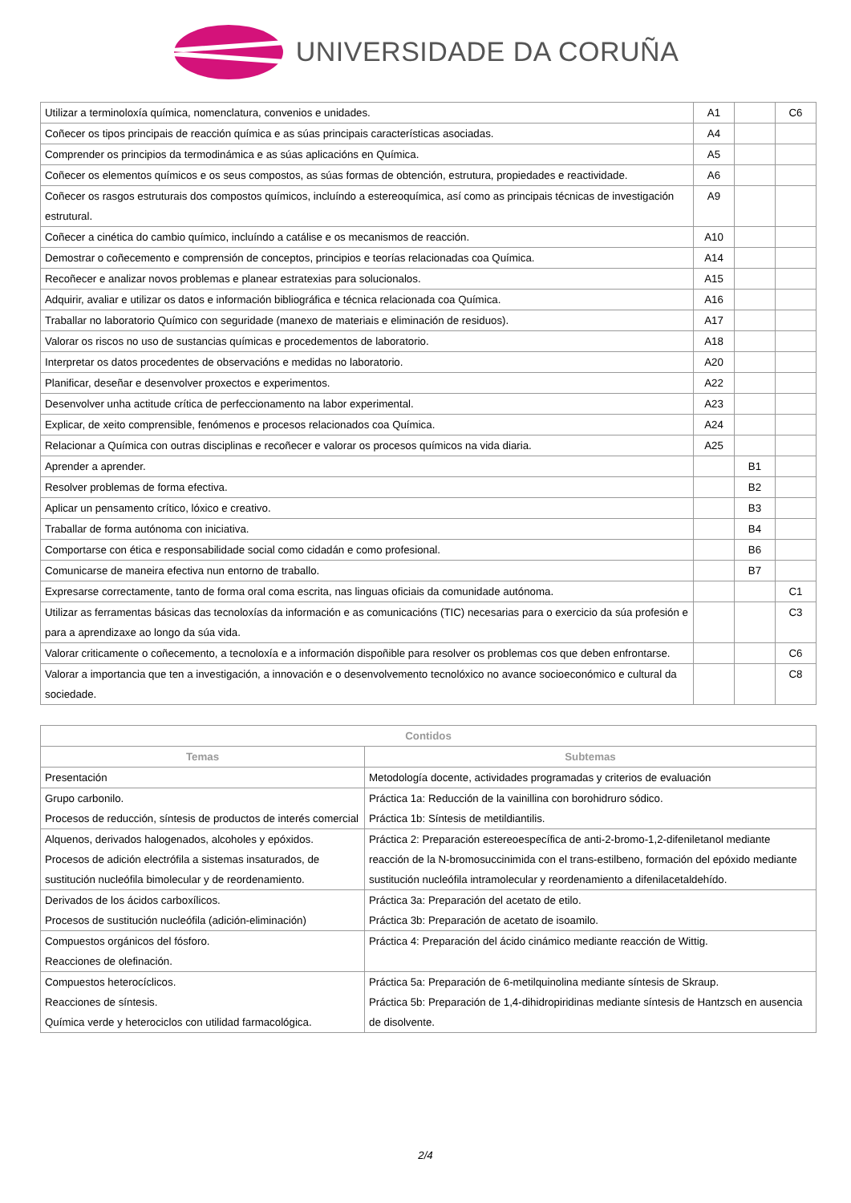UNIVERSIDADE DA CORUÑA
| Utilizar a terminoloxía química, nomenclatura, convenios e unidades. | A1 | | C6 |
| Coñecer os tipos principais de reacción química e as súas principais características asociadas. | A4 | | |
| Comprender os principios da termodinámica e as súas aplicacións en Química. | A5 | | |
| Coñecer os elementos químicos e os seus compostos, as súas formas de obtención, estrutura, propiedades e reactividade. | A6 | | |
| Coñecer os rasgos estruturais dos compostos químicos, incluíndo a estereoquímica, así como as principais técnicas de investigación estrutural. | A9 | | |
| Coñecer a cinética do cambio químico, incluíndo a catálise e os mecanismos de reacción. | A10 | | |
| Demostrar o coñecemento e comprensión de conceptos, principios e teorías relacionadas coa Química. | A14 | | |
| Recoñecer e analizar novos problemas e planear estratexias para solucionalos. | A15 | | |
| Adquirir, avaliar e utilizar os datos e información bibliográfica e técnica relacionada coa Química. | A16 | | |
| Traballar no laboratorio Químico con seguridade (manexo de materiais e eliminación de residuos). | A17 | | |
| Valorar os riscos no uso de sustancias químicas e procedementos de laboratorio. | A18 | | |
| Interpretar os datos procedentes de observacións e medidas no laboratorio. | A20 | | |
| Planificar, deseñar e desenvolver proxectos e experimentos. | A22 | | |
| Desenvolver unha actitude crítica de perfeccionamento na labor experimental. | A23 | | |
| Explicar, de xeito comprensible, fenómenos e procesos relacionados coa Química. | A24 | | |
| Relacionar a Química con outras disciplinas e recoñecer e valorar os procesos químicos na vida diaria. | A25 | | |
| Aprender a aprender. | | B1 | |
| Resolver problemas de forma efectiva. | | B2 | |
| Aplicar un pensamento crítico, lóxico e creativo. | | B3 | |
| Traballar de forma autónoma con iniciativa. | | B4 | |
| Comportarse con ética e responsabilidade social como cidadán e como profesional. | | B6 | |
| Comunicarse de maneira efectiva nun entorno de traballo. | | B7 | |
| Expresarse correctamente, tanto de forma oral coma escrita, nas linguas oficiais da comunidade autónoma. | | | C1 |
| Utilizar as ferramentas básicas das tecnoloxías da información e as comunicacións (TIC) necesarias para o exercicio da súa profesión e para a aprendizaxe ao longo da súa vida. | | | C3 |
| Valorar criticamente o coñecemento, a tecnoloxía e a información dispoñible para resolver os problemas cos que deben enfrontarse. | | | C6 |
| Valorar a importancia que ten a investigación, a innovación e o desenvolvemento tecnolóxico no avance socioeconómico e cultural da sociedade. | | | C8 |
| Contidos | |
| --- | --- |
| Temas | Subtemas |
| Presentación | Metodología docente, actividades programadas y criterios de evaluación |
| Grupo carbonilo. Procesos de reducción, síntesis de productos de interés comercial | Práctica 1a: Reducción de la vainillina con borohidruro sódico. Práctica 1b: Síntesis de metildiantilis. |
| Alquenos, derivados halogenados, alcoholes y epóxidos. Procesos de adición electrófila a sistemas insaturados, de sustitución nucleófila bimolecular y de reordenamiento. | Práctica 2: Preparación estereoespecífica de anti-2-bromo-1,2-difeniletanol mediante reacción de la N-bromosuccinimida con el trans-estilbeno, formación del epóxido mediante sustitución nucleófila intramolecular y reordenamiento a difenilacetaldehído. |
| Derivados de los ácidos carboxílicos. Procesos de sustitución nucleófila (adición-eliminación) | Práctica 3a: Preparación del acetato de etilo. Práctica 3b: Preparación de acetato de isoamilo. |
| Compuestos orgánicos del fósforo. Reacciones de olefinación. | Práctica 4: Preparación del ácido cinámico mediante reacción de Wittig. |
| Compuestos heterocíclicos. Reacciones de síntesis. Química verde y heterociclos con utilidad farmacológica. | Práctica 5a: Preparación de 6-metilquinolina mediante síntesis de Skraup. Práctica 5b: Preparación de 1,4-dihidropiridinas mediante síntesis de Hantzsch en ausencia de disolvente. |
2/4